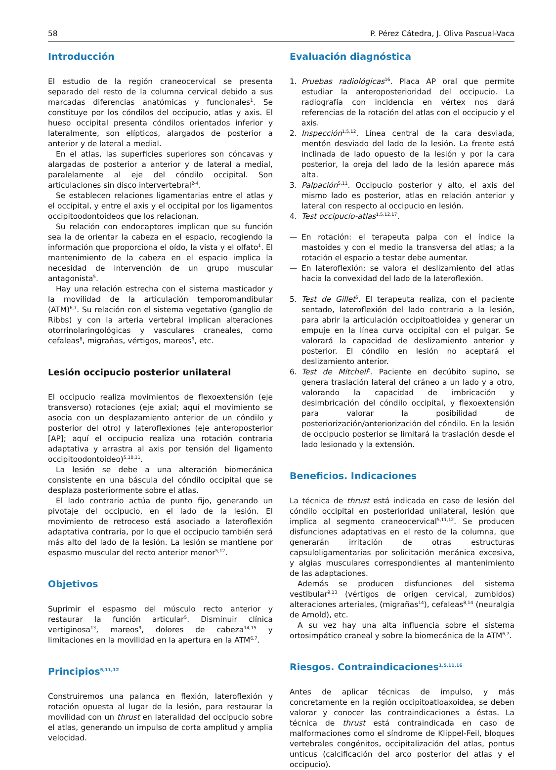58 P. Pérez Cátedra, J. Oliva Pascual-Vaca
Introducción
El estudio de la región craneocervical se presenta separado del resto de la columna cervical debido a sus marcadas diferencias anatómicas y funcionales<sup>1</sup>. Se constituye por los cóndilos del occipucio, atlas y axis. El hueso occipital presenta cóndilos orientados inferior y lateralmente, son elípticos, alargados de posterior a anterior y de lateral a medial.
En el atlas, las superficies superiores son cóncavas y alargadas de posterior a anterior y de lateral a medial, paralelamente al eje del cóndilo occipital. Son articulaciones sin disco intervertebral<sup>2-4</sup>.
Se establecen relaciones ligamentarias entre el atlas y el occipital, y entre el axis y el occipital por los ligamentos occipitoodontoideos que los relacionan.
Su relación con endocaptores implican que su función sea la de orientar la cabeza en el espacio, recogiendo la información que proporciona el oído, la vista y el olfato<sup>1</sup>. El mantenimiento de la cabeza en el espacio implica la necesidad de intervención de un grupo muscular antagonista<sup>5</sup>.
Hay una relación estrecha con el sistema masticador y la movilidad de la articulación temporomandibular (ATM)<sup>6,7</sup>. Su relación con el sistema vegetativo (ganglio de Ribbs) y con la arteria vertebral implican alteraciones otorrinolaringológicas y vasculares craneales, como cefaleas<sup>8</sup>, migrañas, vértigos, mareos<sup>9</sup>, etc.
Lesión occipucio posterior unilateral
El occipucio realiza movimientos de flexoextensión (eje transverso) rotaciones (eje axial; aquí el movimiento se asocia con un desplazamiento anterior de un cóndilo y posterior del otro) y lateroflexiones (eje anteroposterior [AP]; aquí el occipucio realiza una rotación contraria adaptativa y arrastra al axis por tensión del ligamento occipitoodontoideo)<sup>5,10,11</sup>.
La lesión se debe a una alteración biomecánica consistente en una báscula del cóndilo occipital que se desplaza posteriormente sobre el atlas.
El lado contrario actúa de punto fijo, generando un pivotaje del occipucio, en el lado de la lesión. El movimiento de retroceso está asociado a lateroflexión adaptativa contraria, por lo que el occipucio también será más alto del lado de la lesión. La lesión se mantiene por espasmo muscular del recto anterior menor<sup>5,12</sup>.
Objetivos
Suprimir el espasmo del músculo recto anterior y restaurar la función articular<sup>5</sup>. Disminuir clínica vertiginosa<sup>13</sup>, mareos<sup>9</sup>, dolores de cabeza<sup>14,15</sup> y limitaciones en la movilidad en la apertura en la ATM<sup>6,7</sup>.
Principios<sup>5,11,12</sup>
Construiremos una palanca en flexión, lateroflexión y rotación opuesta al lugar de la lesión, para restaurar la movilidad con un thrust en lateralidad del occipucio sobre el atlas, generando un impulso de corta amplitud y amplia velocidad.
Evaluación diagnóstica
1. Pruebas radiológicas<sup>16</sup>. Placa AP oral que permite estudiar la anteroposterioridad del occipucio. La radiografía con incidencia en vértex nos dará referencias de la rotación del atlas con el occipucio y el axis.
2. Inspección<sup>1,5,12</sup>. Línea central de la cara desviada, mentón desviado del lado de la lesión. La frente está inclinada de lado opuesto de la lesión y por la cara posterior, la oreja del lado de la lesión aparece más alta.
3. Palpación<sup>5,11</sup>. Occipucio posterior y alto, el axis del mismo lado es posterior, atlas en relación anterior y lateral con respecto al occipucio en lesión.
4. Test occipucio-atlas<sup>1,5,12,17</sup>.
— En rotación: el terapeuta palpa con el índice la mastoides y con el medio la transversa del atlas; a la rotación el espacio a testar debe aumentar.
— En lateroflexión: se valora el deslizamiento del atlas hacia la convexidad del lado de la lateroflexión.
5. Test de Gillet<sup>5</sup>. El terapeuta realiza, con el paciente sentado, lateroflexión del lado contrario a la lesión, para abrir la articulación occipitoatloidea y generar un empuje en la línea curva occipital con el pulgar. Se valorará la capacidad de deslizamiento anterior y posterior. El cóndilo en lesión no aceptará el deslizamiento anterior.
6. Test de Mitchell<sup>5</sup>. Paciente en decúbito supino, se genera traslación lateral del cráneo a un lado y a otro, valorando la capacidad de imbricación y desimbricación del cóndilo occipital, y flexoextensión para valorar la posibilidad de posteriorización/anteriorización del cóndilo. En la lesión de occipucio posterior se limitará la traslación desde el lado lesionado y la extensión.
Beneficios. Indicaciones
La técnica de thrust está indicada en caso de lesión del cóndilo occipital en posterioridad unilateral, lesión que implica al segmento craneocervical<sup>5,11,12</sup>. Se producen disfunciones adaptativas en el resto de la columna, que generarán irritación de otras estructuras capsuloligamentarias por solicitación mecánica excesiva, y algias musculares correspondientes al mantenimiento de las adaptaciones.
Además se producen disfunciones del sistema vestibular<sup>9,13</sup> (vértigos de origen cervical, zumbidos) alteraciones arteriales, (migrañas<sup>14</sup>), cefaleas<sup>8,14</sup> (neuralgia de Arnold), etc.
A su vez hay una alta influencia sobre el sistema ortosimpático craneal y sobre la biomecánica de la ATM<sup>6,7</sup>.
Riesgos. Contraindicaciones<sup>1,5,11,16</sup>
Antes de aplicar técnicas de impulso, y más concretamente en la región occipitoatloaxoidea, se deben valorar y conocer las contraindicaciones a éstas. La técnica de thrust está contraindicada en caso de malformaciones como el síndrome de Klippel-Feil, bloques vertebrales congénitos, occipitalización del atlas, pontus unticus (calcificación del arco posterior del atlas y el occipucio).